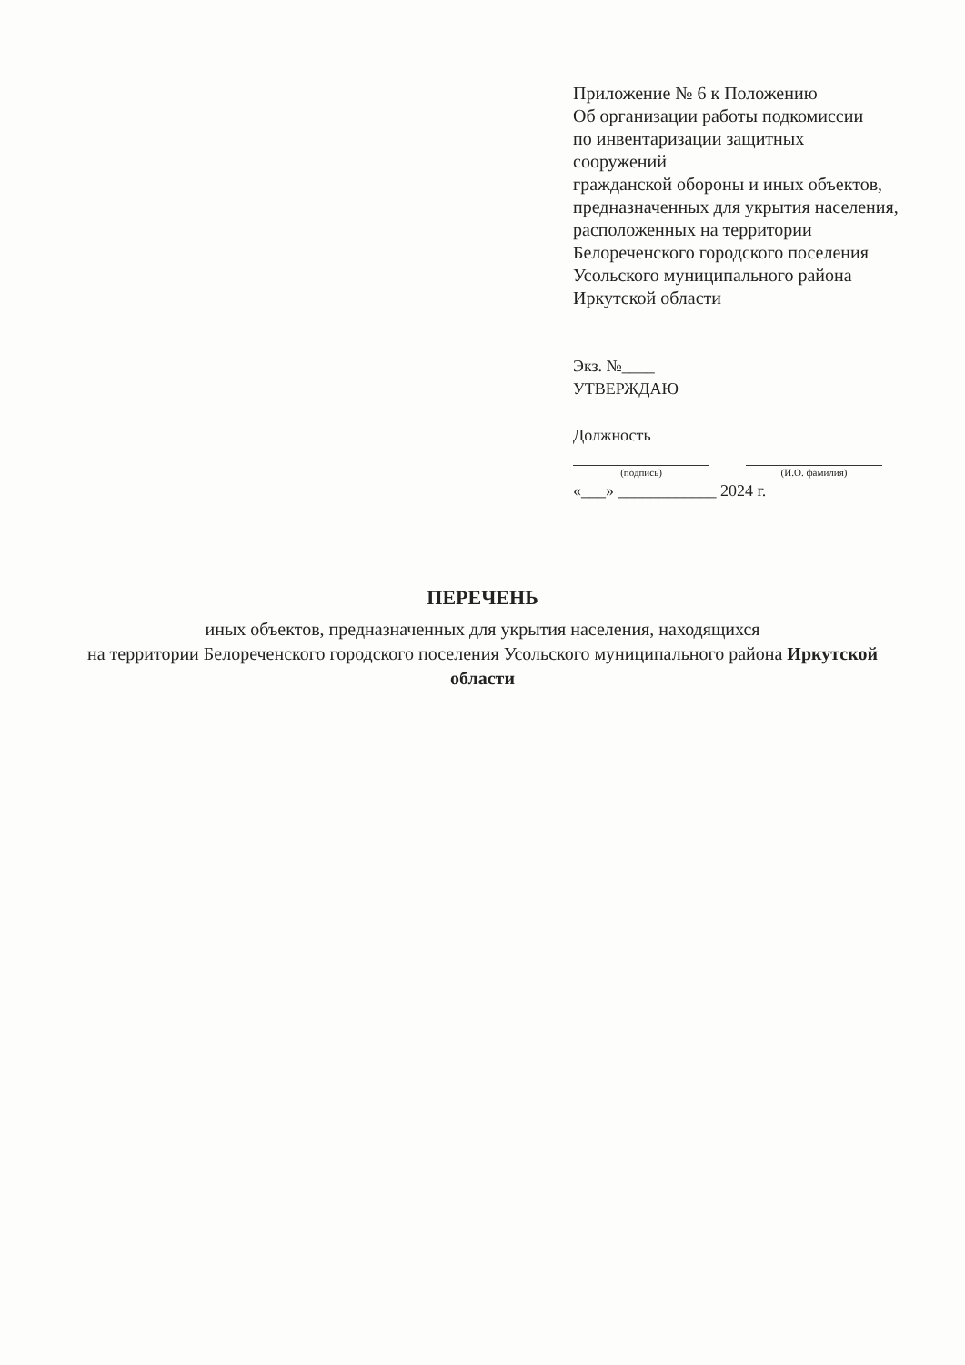Приложение № 6 к Положению
Об организации работы подкомиссии
по инвентаризации защитных сооружений
гражданской обороны и иных объектов,
предназначенных для укрытия населения,
расположенных на территории
Белореченского городского поселения
Усольского муниципального района
Иркутской области
Экз. №____
УТВЕРЖДАЮ
Должность
(подпись) (И.О. фамилия)
«___» ____________ 2024 г.
ПЕРЕЧЕНЬ
иных объектов, предназначенных для укрытия населения, находящихся
на территории Белореченского городского поселения Усольского муниципального района Иркутской области